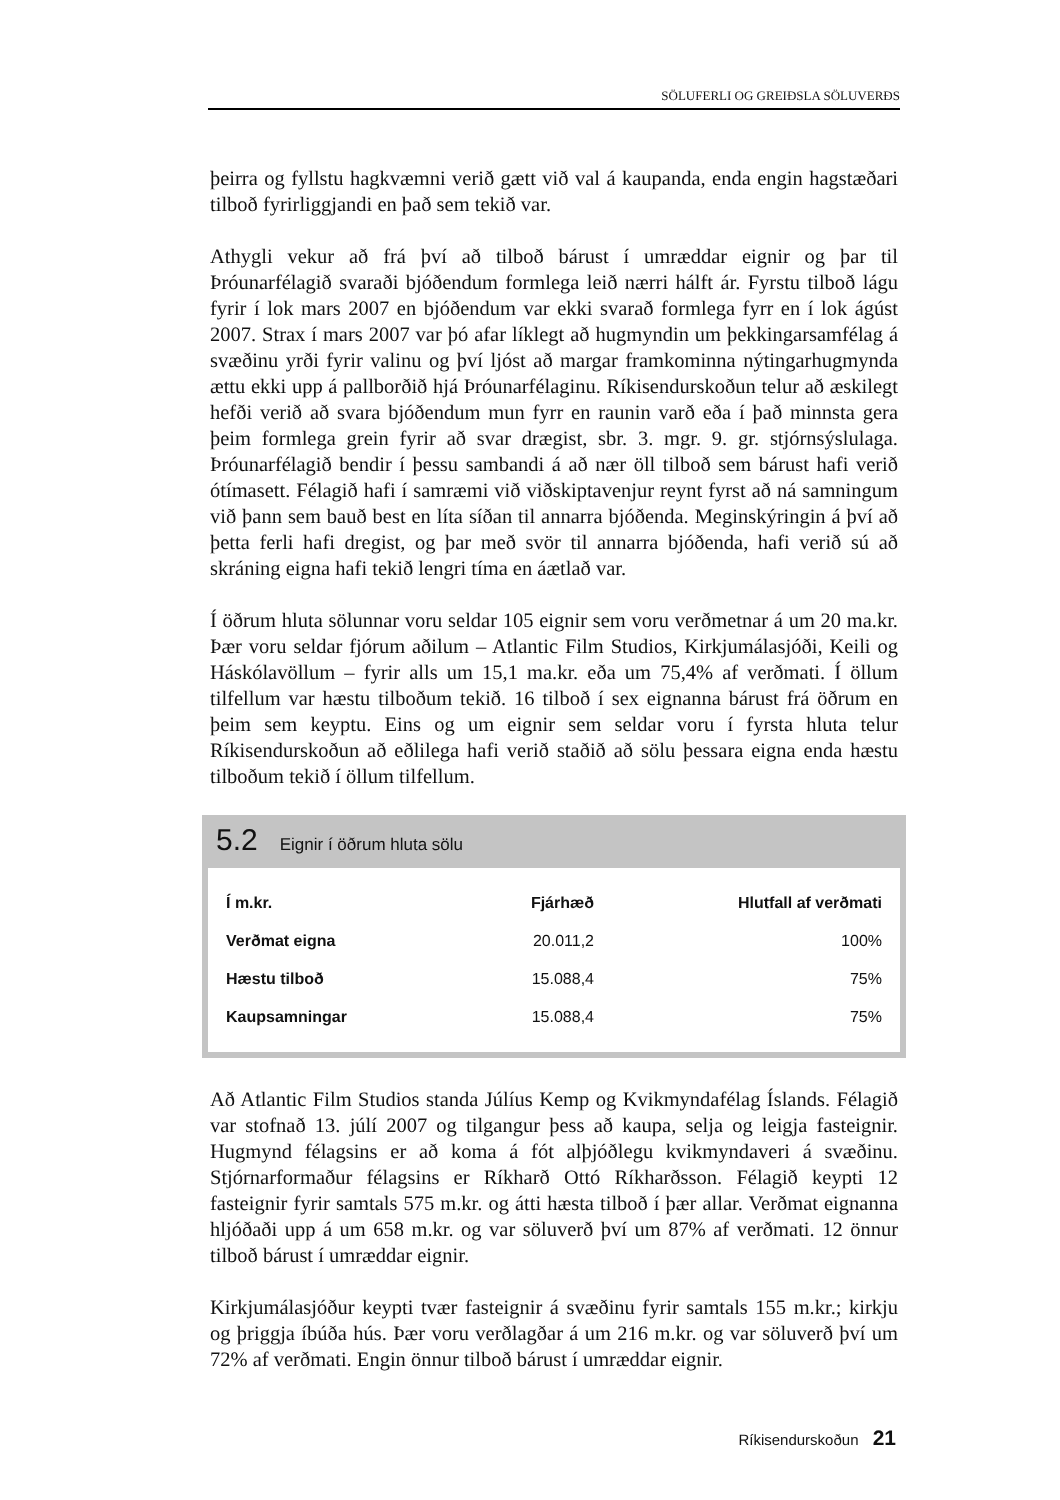SÖLUFERLI OG GREIÐSLA SÖLUVERÐS
þeirra og fyllstu hagkvæmni verið gætt við val á kaupanda, enda engin hagstæðari tilboð fyrirliggjandi en það sem tekið var.
Athygli vekur að frá því að tilboð bárust í umræddar eignir og þar til Þróunarfélagið svaraði bjóðendum formlega leið nærri hálft ár. Fyrstu tilboð lágu fyrir í lok mars 2007 en bjóðendum var ekki svarað formlega fyrr en í lok ágúst 2007. Strax í mars 2007 var þó afar líklegt að hugmyndin um þekkingarsamfélag á svæðinu yrði fyrir valinu og því ljóst að margar framkominna nýtingarhugmynda ættu ekki upp á pallborðið hjá Þróunarfélaginu. Ríkisendurskoðun telur að æskilegt hefði verið að svara bjóðendum mun fyrr en raunin varð eða í það minnsta gera þeim formlega grein fyrir að svar drægist, sbr. 3. mgr. 9. gr. stjórnsýslulaga. Þróunarfélagið bendir í þessu sambandi á að nær öll tilboð sem bárust hafi verið ótímasett. Félagið hafi í samræmi við viðskiptavenjur reynt fyrst að ná samningum við þann sem bauð best en líta síðan til annarra bjóðenda. Meginskýringin á því að þetta ferli hafi dregist, og þar með svör til annarra bjóðenda, hafi verið sú að skráning eigna hafi tekið lengri tíma en áætlað var.
Í öðrum hluta sölunnar voru seldar 105 eignir sem voru verðmetnar á um 20 ma.kr. Þær voru seldar fjórum aðilum – Atlantic Film Studios, Kirkjumálasjóði, Keili og Háskólavöllum – fyrir alls um 15,1 ma.kr. eða um 75,4% af verðmati. Í öllum tilfellum var hæstu tilboðum tekið. 16 tilboð í sex eignanna bárust frá öðrum en þeim sem keyptu. Eins og um eignir sem seldar voru í fyrsta hluta telur Ríkisendurskoðun að eðlilega hafi verið staðið að sölu þessara eigna enda hæstu tilboðum tekið í öllum tilfellum.
5.2 Eignir í öðrum hluta sölu
| Í m.kr. | Fjárhæð | Hlutfall af verðmati |
| --- | --- | --- |
| Verðmat eigna | 20.011,2 | 100% |
| Hæstu tilboð | 15.088,4 | 75% |
| Kaupsamningar | 15.088,4 | 75% |
Að Atlantic Film Studios standa Júlíus Kemp og Kvikmyndafélag Íslands. Félagið var stofnað 13. júlí 2007 og tilgangur þess að kaupa, selja og leigja fasteignir. Hugmynd félagsins er að koma á fót alþjóðlegu kvikmyndaveri á svæðinu. Stjórnarformaður félagsins er Ríkharð Ottó Ríkharðsson. Félagið keypti 12 fasteignir fyrir samtals 575 m.kr. og átti hæsta tilboð í þær allar. Verðmat eignanna hljóðaði upp á um 658 m.kr. og var söluverð því um 87% af verðmati. 12 önnur tilboð bárust í umræddar eignir.
Kirkjumálasjóður keypti tvær fasteignir á svæðinu fyrir samtals 155 m.kr.; kirkju og þriggja íbúða hús. Þær voru verðlagðar á um 216 m.kr. og var söluverð því um 72% af verðmati. Engin önnur tilboð bárust í umræddar eignir.
Ríkisendurskoðun 21